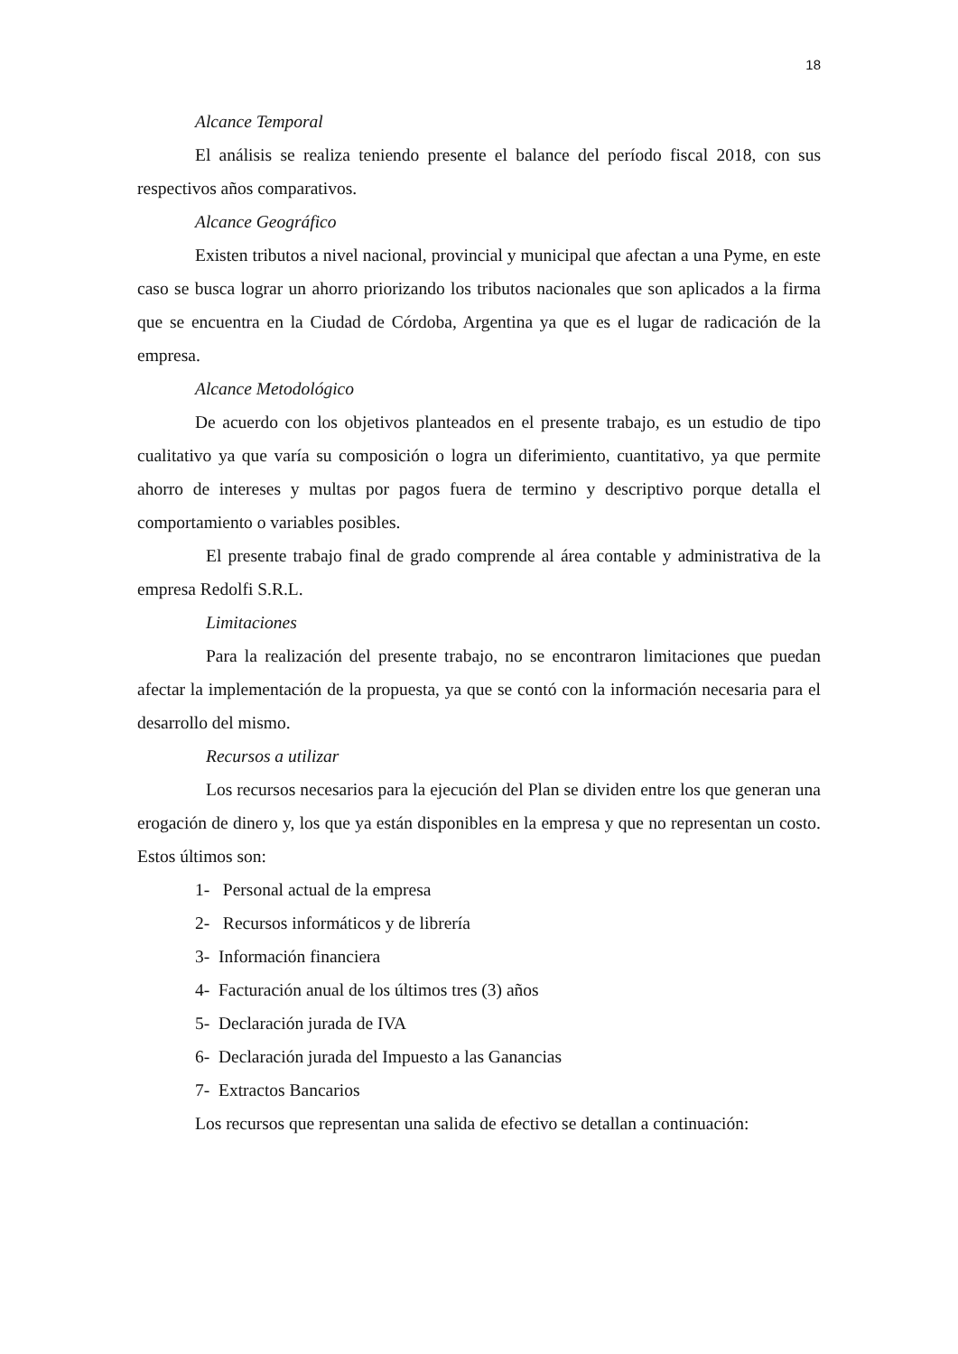18
Alcance Temporal
El análisis se realiza teniendo presente el balance del período fiscal 2018, con sus respectivos años comparativos.
Alcance Geográfico
Existen tributos a nivel nacional, provincial y municipal que afectan a una Pyme, en este caso se busca lograr un ahorro priorizando los tributos nacionales que son aplicados a la firma que se encuentra en la Ciudad de Córdoba, Argentina ya que es el lugar de radicación de la empresa.
Alcance Metodológico
De acuerdo con los objetivos planteados en el presente trabajo, es un estudio de tipo cualitativo ya que varía su composición o logra un diferimiento, cuantitativo, ya que permite ahorro de intereses y multas por pagos fuera de termino y descriptivo porque detalla el comportamiento o variables posibles.
El presente trabajo final de grado comprende al área contable y administrativa de la empresa Redolfi S.R.L.
Limitaciones
Para la realización del presente trabajo, no se encontraron limitaciones que puedan afectar la implementación de la propuesta, ya que se contó con la información necesaria para el desarrollo del mismo.
Recursos a utilizar
Los recursos necesarios para la ejecución del Plan se dividen entre los que generan una erogación de dinero y, los que ya están disponibles en la empresa y que no representan un costo. Estos últimos son:
1- Personal actual de la empresa
2- Recursos informáticos y de librería
3- Información financiera
4- Facturación anual de los últimos tres (3) años
5- Declaración jurada de IVA
6- Declaración jurada del Impuesto a las Ganancias
7- Extractos Bancarios
Los recursos que representan una salida de efectivo se detallan a continuación: